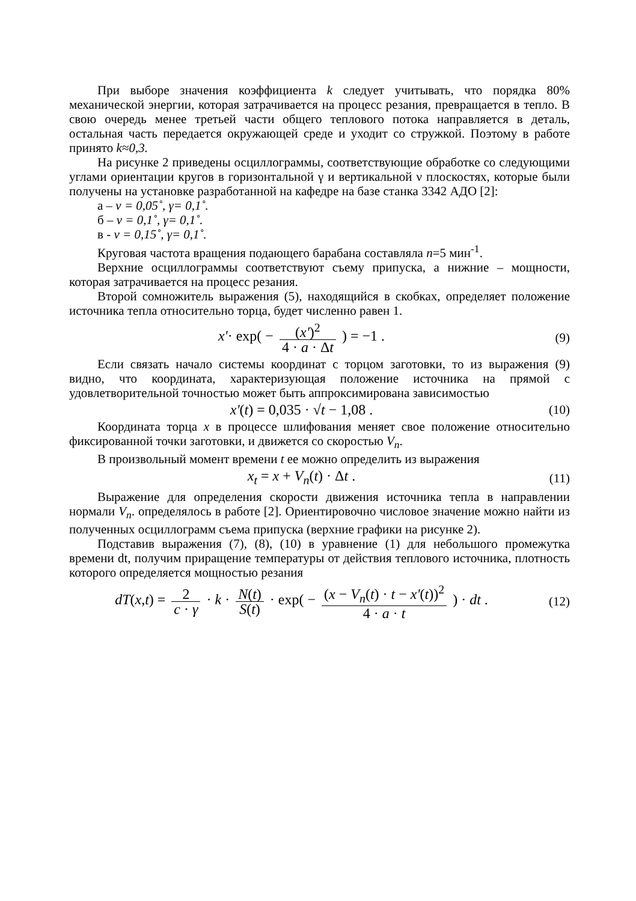При выборе значения коэффициента k следует учитывать, что порядка 80% механической энергии, которая затрачивается на процесс резания, превращается в тепло. В свою очередь менее третьей части общего теплового потока направляется в деталь, остальная часть передается окружающей среде и уходит со стружкой. Поэтому в работе принято k≈0,3.
На рисунке 2 приведены осциллограммы, соответствующие обработке со следующими углами ориентации кругов в горизонтальной γ и вертикальной ν плоскостях, которые были получены на установке разработанной на кафедре на базе станка 3342 АДО [2]:
а – ν = 0,05˚, γ= 0,1˚.
б – ν = 0,1˚, γ= 0,1˚.
в - ν = 0,15˚, γ= 0,1˚.
Круговая частота вращения подающего барабана составляла n=5 мин<sup>-1</sup>.
Верхние осциллограммы соответствуют съему припуска, а нижние – мощности, которая затрачивается на процесс резания.
Второй сомножитель выражения (5), находящийся в скобках, определяет положение источника тепла относительно торца, будет численно равен 1.
x'· exp( − (x')<sup>2</sup> 4 · a · Δt ) = −1 .
(9)
Если связать начало системы координат с торцом заготовки, то из выражения (9) видно, что координата, характеризующая положение источника на прямой с удовлетворительной точностью может быть аппроксимирована зависимостью
x'(t) = 0,035 · √t − 1,08 . (10)
Координата торца x в процессе шлифования меняет свое положение относительно фиксированной точки заготовки, и движется со скоростью V<sub>n</sub>.
В произвольный момент времени t ее можно определить из выражения
x<sub>t</sub> = x + V<sub>n</sub>(t) · Δt . (11)
Выражение для определения скорости движения источника тепла в направлении нормали V<sub>n</sub>. определялось в работе [2]. Ориентировочно числовое значение можно найти из полученных осциллограмм съема припуска (верхние графики на рисунке 2).
Подставив выражения (7), (8), (10) в уравнение (1) для небольшого промежутка времени dt, получим приращение температуры от действия теплового источника, плотность которого определяется мощностью резания
dT(x,t) = 2 c · γ · k · N(t) S(t) · exp( − (x − V<sub>n</sub>(t) · t − x'(t))<sup>2</sup> 4 · a · t ) · dt .
(12)